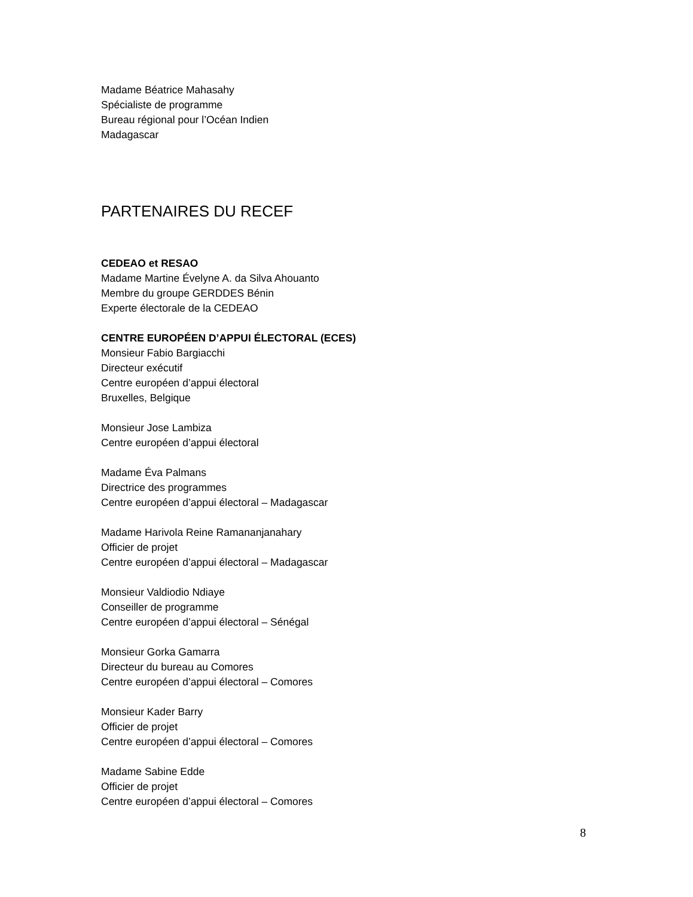Madame Béatrice Mahasahy
Spécialiste de programme
Bureau régional pour l’Océan Indien
Madagascar
PARTENAIRES DU RECEF
CEDEAO et RESAO
Madame Martine Évelyne A. da Silva Ahouanto
Membre du groupe GERDDES Bénin
Experte électorale de la CEDEAO
CENTRE EUROPÉEN D’APPUI ÉLECTORAL (ECES)
Monsieur Fabio Bargiacchi
Directeur exécutif
Centre européen d’appui électoral
Bruxelles, Belgique
Monsieur Jose Lambiza
Centre européen d’appui électoral
Madame Éva Palmans
Directrice des programmes
Centre européen d’appui électoral – Madagascar
Madame Harivola Reine Ramananjanahary
Officier de projet
Centre européen d’appui électoral – Madagascar
Monsieur Valdiodio Ndiaye
Conseiller de programme
Centre européen d’appui électoral – Sénégal
Monsieur Gorka Gamarra
Directeur du bureau au Comores
Centre européen d’appui électoral – Comores
Monsieur Kader Barry
Officier de projet
Centre européen d’appui électoral – Comores
Madame Sabine Edde
Officier de projet
Centre européen d’appui électoral – Comores
8